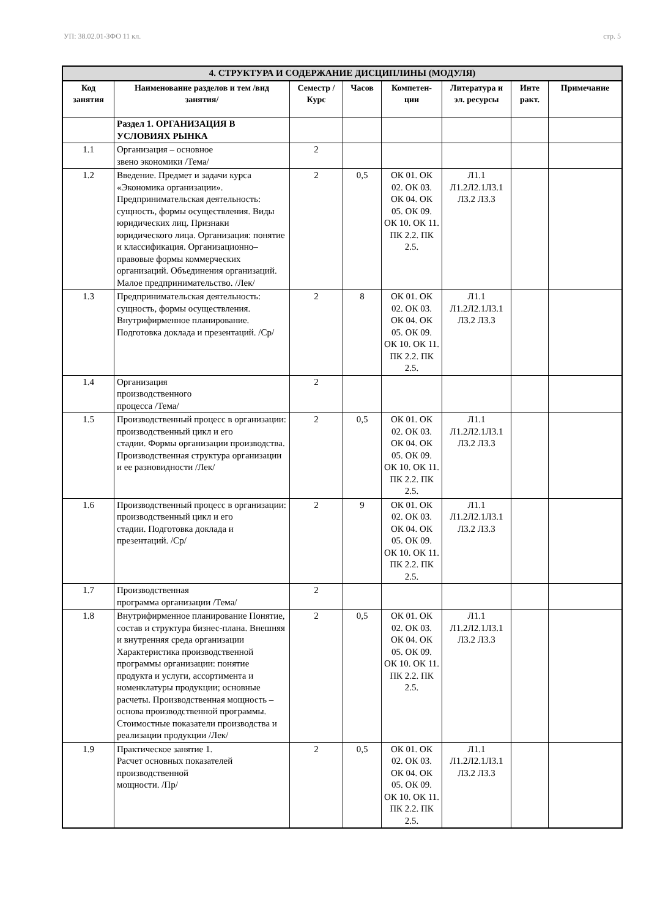УП: 38.02.01-ЗФО 11 кл. стр. 5
| 4. СТРУКТУРА И СОДЕРЖАНИЕ ДИСЦИПЛИНЫ (МОДУЛЯ) | | | | | | | |
| Код занятия | Наименование разделов и тем /вид занятия/ | Семестр / Курс | Часов | Компетен-ции | Литература и эл. ресурсы | Инте ракт. | Примечание |
| | Раздел 1. ОРГАНИЗАЦИЯ В УСЛОВИЯХ РЫНКА | | | | | | |
| 1.1 | Организация – основное звено экономики /Тема/ | 2 | | | | | |
| 1.2 | Введение. Предмет и задачи курса «Экономика организации». Предпринимательская деятельность: сущность, формы осуществления. Виды юридических лиц. Признаки юридического лица. Организация: понятие и классификация. Организационно–правовые формы коммерческих организаций. Объединения организаций. Малое предпринимательство. /Лек/ | 2 | 0,5 | ОК 01. ОК 02. ОК 03. ОК 04. ОК 05. ОК 09. ОК 10. ОК 11. ПК 2.2. ПК 2.5. | Л1.1 Л1.2Л2.1Л3.1 Л3.2 Л3.3 | | |
| 1.3 | Предпринимательская деятельность: сущность, формы осуществления. Внутрифирменное планирование. Подготовка доклада и презентаций. /Ср/ | 2 | 8 | ОК 01. ОК 02. ОК 03. ОК 04. ОК 05. ОК 09. ОК 10. ОК 11. ПК 2.2. ПК 2.5. | Л1.1 Л1.2Л2.1Л3.1 Л3.2 Л3.3 | | |
| 1.4 | Организация производственного процесса /Тема/ | 2 | | | | | |
| 1.5 | Производственный процесс в организации: производственный цикл и его стадии. Формы организации производства. Производственная структура организации и ее разновидности /Лек/ | 2 | 0,5 | ОК 01. ОК 02. ОК 03. ОК 04. ОК 05. ОК 09. ОК 10. ОК 11. ПК 2.2. ПК 2.5. | Л1.1 Л1.2Л2.1Л3.1 Л3.2 Л3.3 | | |
| 1.6 | Производственный процесс в организации: производственный цикл и его стадии. Подготовка доклада и презентаций. /Ср/ | 2 | 9 | ОК 01. ОК 02. ОК 03. ОК 04. ОК 05. ОК 09. ОК 10. ОК 11. ПК 2.2. ПК 2.5. | Л1.1 Л1.2Л2.1Л3.1 Л3.2 Л3.3 | | |
| 1.7 | Производственная программа организации /Тема/ | 2 | | | | | |
| 1.8 | Внутрифирменное планирование Понятие, состав и структура бизнес-плана. Внешняя и внутренняя среда организации Характеристика производственной программы организации: понятие продукта и услуги, ассортимента и номенклатуры продукции; основные расчеты. Производственная мощность – основа производственной программы. Стоимостные показатели производства и реализации продукции /Лек/ | 2 | 0,5 | ОК 01. ОК 02. ОК 03. ОК 04. ОК 05. ОК 09. ОК 10. ОК 11. ПК 2.2. ПК 2.5. | Л1.1 Л1.2Л2.1Л3.1 Л3.2 Л3.3 | | |
| 1.9 | Практическое занятие 1. Расчет основных показателей производственной мощности. /Пр/ | 2 | 0,5 | ОК 01. ОК 02. ОК 03. ОК 04. ОК 05. ОК 09. ОК 10. ОК 11. ПК 2.2. ПК 2.5. | Л1.1 Л1.2Л2.1Л3.1 Л3.2 Л3.3 | | |